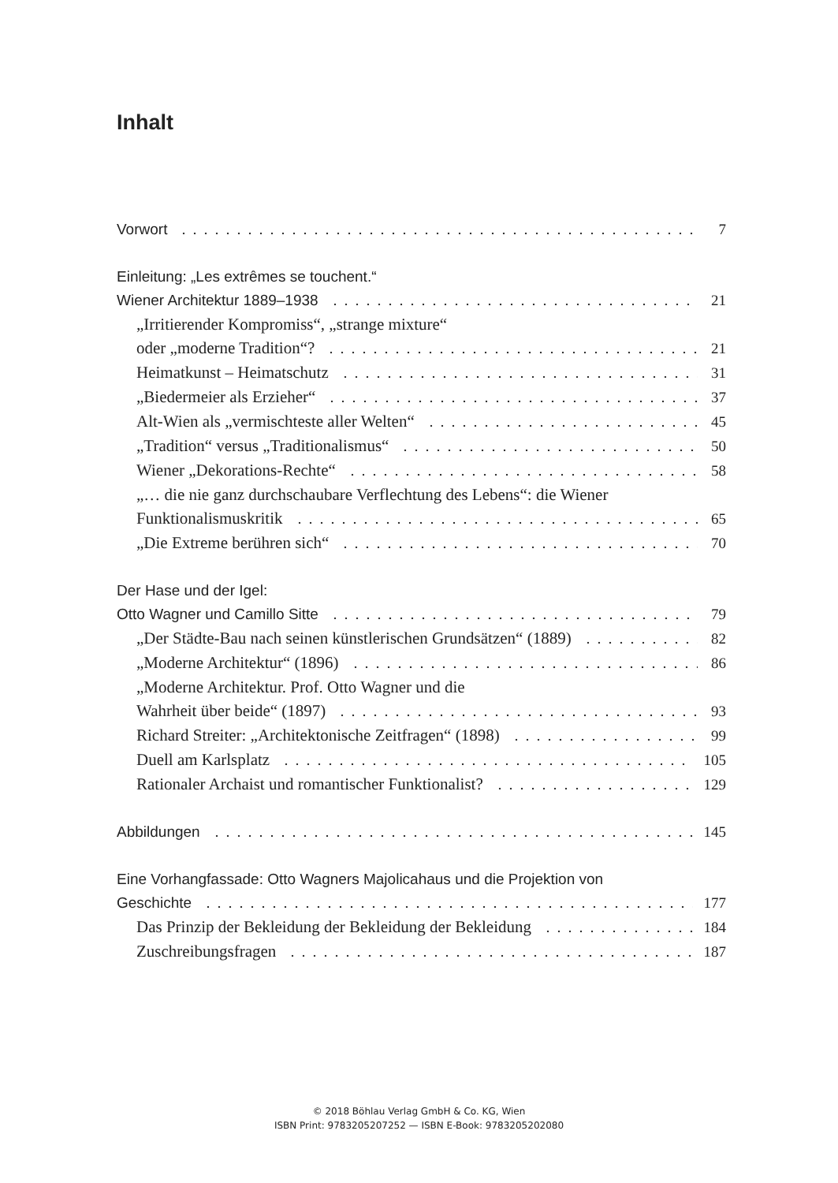Inhalt
Vorwort 7
Einleitung: „Les extrêmes se touchent.“
Wiener Architektur 1889–1938 21
„Irritierender Kompromiss“, „strange mixture“
oder „moderne Tradition“? 21
Heimatkunst – Heimatschutz 31
„Biedermeier als Erzieher“ 37
Alt-Wien als „vermischteste aller Welten“ 45
„Tradition“ versus „Traditionalismus“ 50
Wiener „Dekorations-Rechte“ 58
„… die nie ganz durchschaubare Verflechtung des Lebens“: die Wiener
Funktionalismuskritik 65
„Die Extreme berühren sich“ 70
Der Hase und der Igel:
Otto Wagner und Camillo Sitte 79
„Der Städte-Bau nach seinen künstlerischen Grundsätzen“ (1889) 82
„Moderne Architektur“ (1896) 86
„Moderne Architektur. Prof. Otto Wagner und die
Wahrheit über beide“ (1897) 93
Richard Streiter: „Architektonische Zeitfragen“ (1898) 99
Duell am Karlsplatz 105
Rationaler Archaist und romantischer Funktionalist? 129
Abbildungen 145
Eine Vorhangfassade: Otto Wagners Majolicahaus und die Projektion von
Geschichte 177
Das Prinzip der Bekleidung der Bekleidung der Bekleidung 184
Zuschreibungsfragen 187
© 2018 Böhlau Verlag GmbH & Co. KG, Wien
ISBN Print: 9783205207252 — ISBN E-Book: 9783205202080